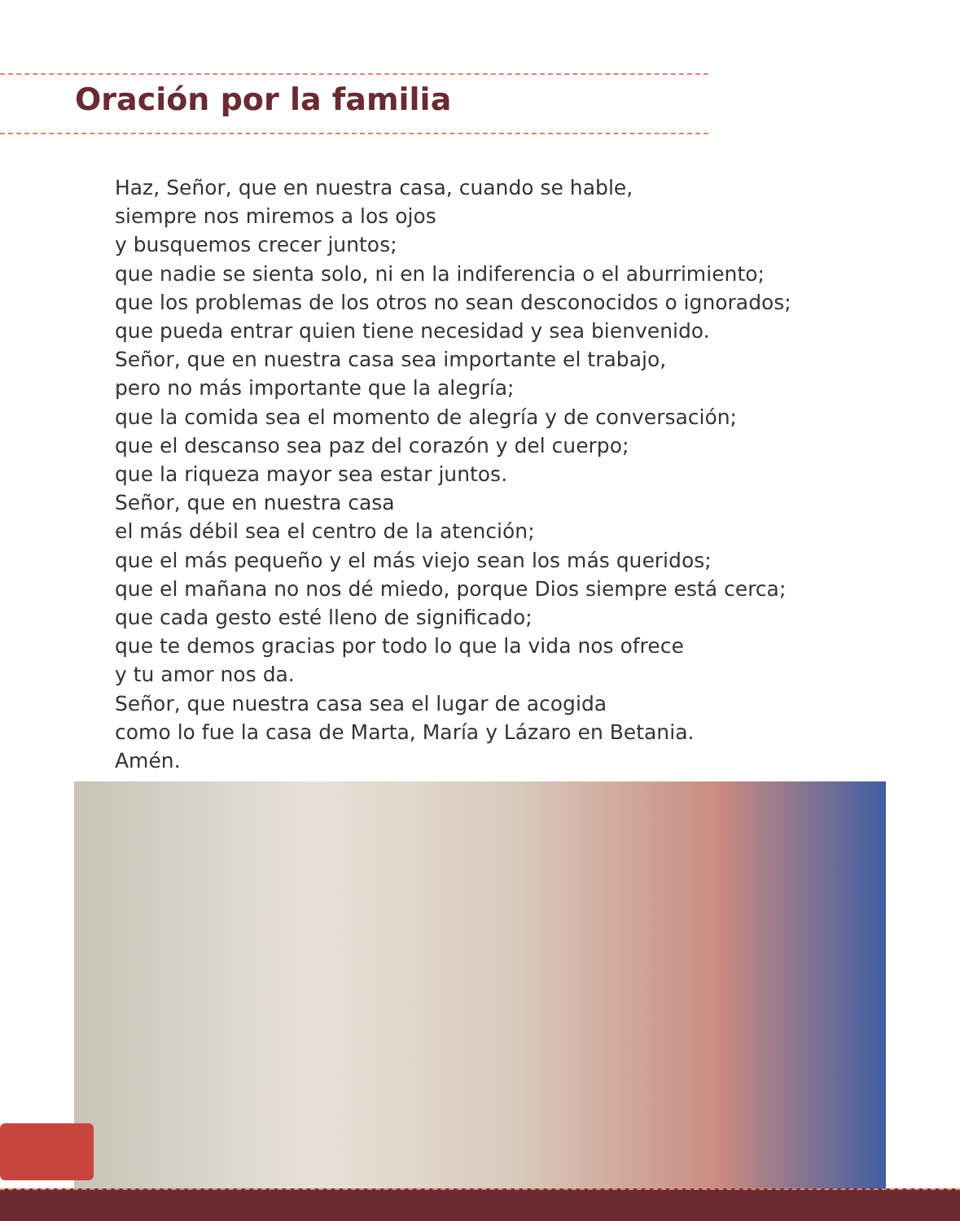Oración por la familia
Haz, Señor, que en nuestra casa, cuando se hable,
siempre nos miremos a los ojos
y busquemos crecer juntos;
que nadie se sienta solo, ni en la indiferencia o el aburrimiento;
que los problemas de los otros no sean desconocidos o ignorados;
que pueda entrar quien tiene necesidad y sea bienvenido.
Señor, que en nuestra casa sea importante el trabajo,
pero no más importante que la alegría;
que la comida sea el momento de alegría y de conversación;
que el descanso sea paz del corazón y del cuerpo;
que la riqueza mayor sea estar juntos.
Señor, que en nuestra casa
el más débil sea el centro de la atención;
que el más pequeño y el más viejo sean los más queridos;
que el mañana no nos dé miedo, porque Dios siempre está cerca;
que cada gesto esté lleno de significado;
que te demos gracias por todo lo que la vida nos ofrece
y tu amor nos da.
Señor, que nuestra casa sea el lugar de acogida
como lo fue la casa de Marta, María y Lázaro en Betania.
Amén.